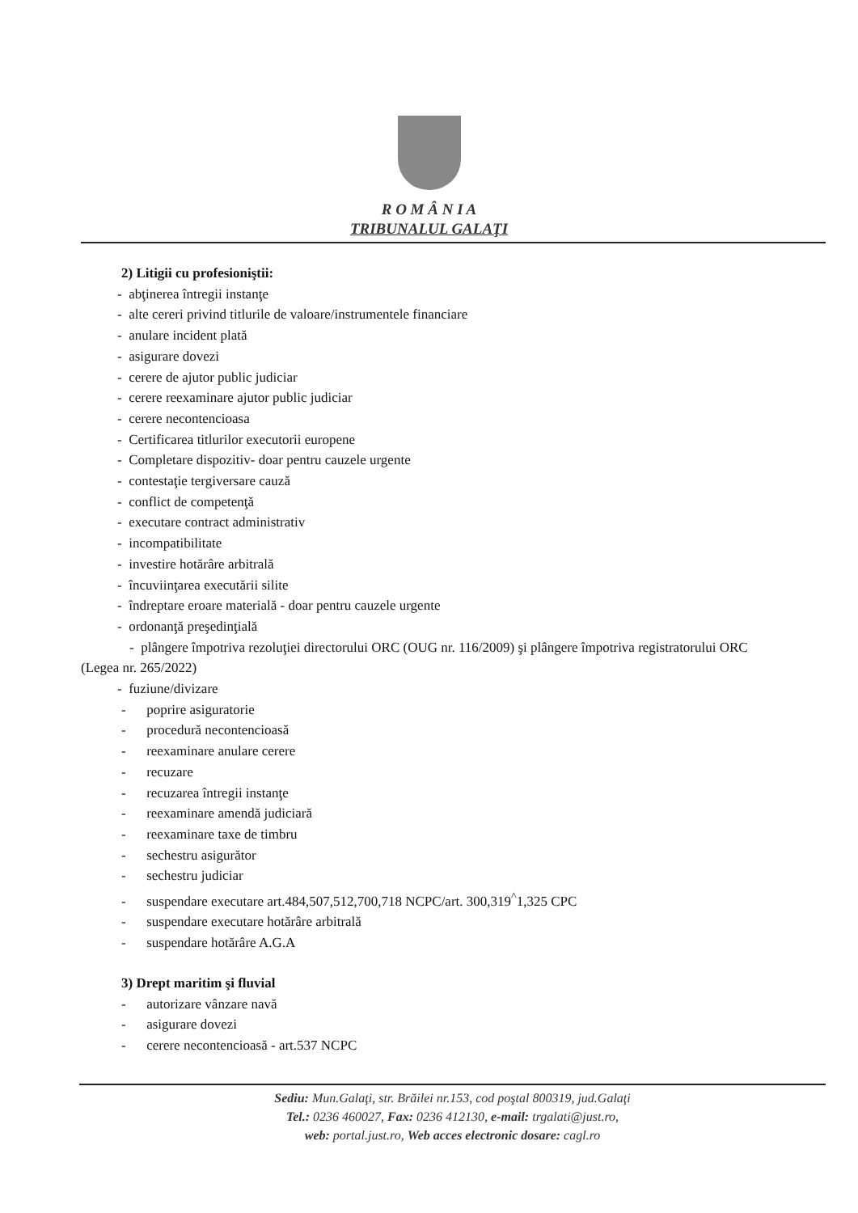R O M Â N I A
TRIBUNALUL GALAŢI
2) Litigii cu profesioniştii:
- abţinerea întregii instanţe
- alte cereri privind titlurile de valoare/instrumentele financiare
- anulare incident plată
- asigurare dovezi
- cerere de ajutor public judiciar
- cerere reexaminare ajutor public judiciar
- cerere necontencioasa
- Certificarea titlurilor executorii europene
- Completare dispozitiv- doar pentru cauzele urgente
- contestaţie tergiversare cauză
- conflict de competenţă
- executare contract administrativ
- incompatibilitate
- investire hotărâre arbitrală
- încuviinţarea executării silite
- îndreptare eroare materială - doar pentru cauzele urgente
- ordonanţă preşedinţială
- plângere împotriva rezoluţiei directorului ORC (OUG nr. 116/2009) şi plângere împotriva registratorului ORC (Legea nr. 265/2022)
- fuziune/divizare
- poprire asiguratorie
- procedură necontencioasă
- reexaminare anulare cerere
- recuzare
- recuzarea întregii instanţe
- reexaminare amendă judiciară
- reexaminare taxe de timbru
- sechestru asigurător
- sechestru judiciar
- suspendare executare art.484,507,512,700,718 NCPC/art. 300,319<sup>^</sup>1,325 CPC
- suspendare executare hotărâre arbitrală
- suspendare hotărâre A.G.A
3) Drept maritim şi fluvial
- autorizare vânzare navă
- asigurare dovezi
- cerere necontencioasă - art.537 NCPC
Sediu: Mun.Galaţi, str. Brăilei nr.153, cod poştal 800319, jud.Galaţi
Tel.: 0236 460027, Fax: 0236 412130, e-mail: trgalati@just.ro,
web: portal.just.ro, Web acces electronic dosare: cagl.ro